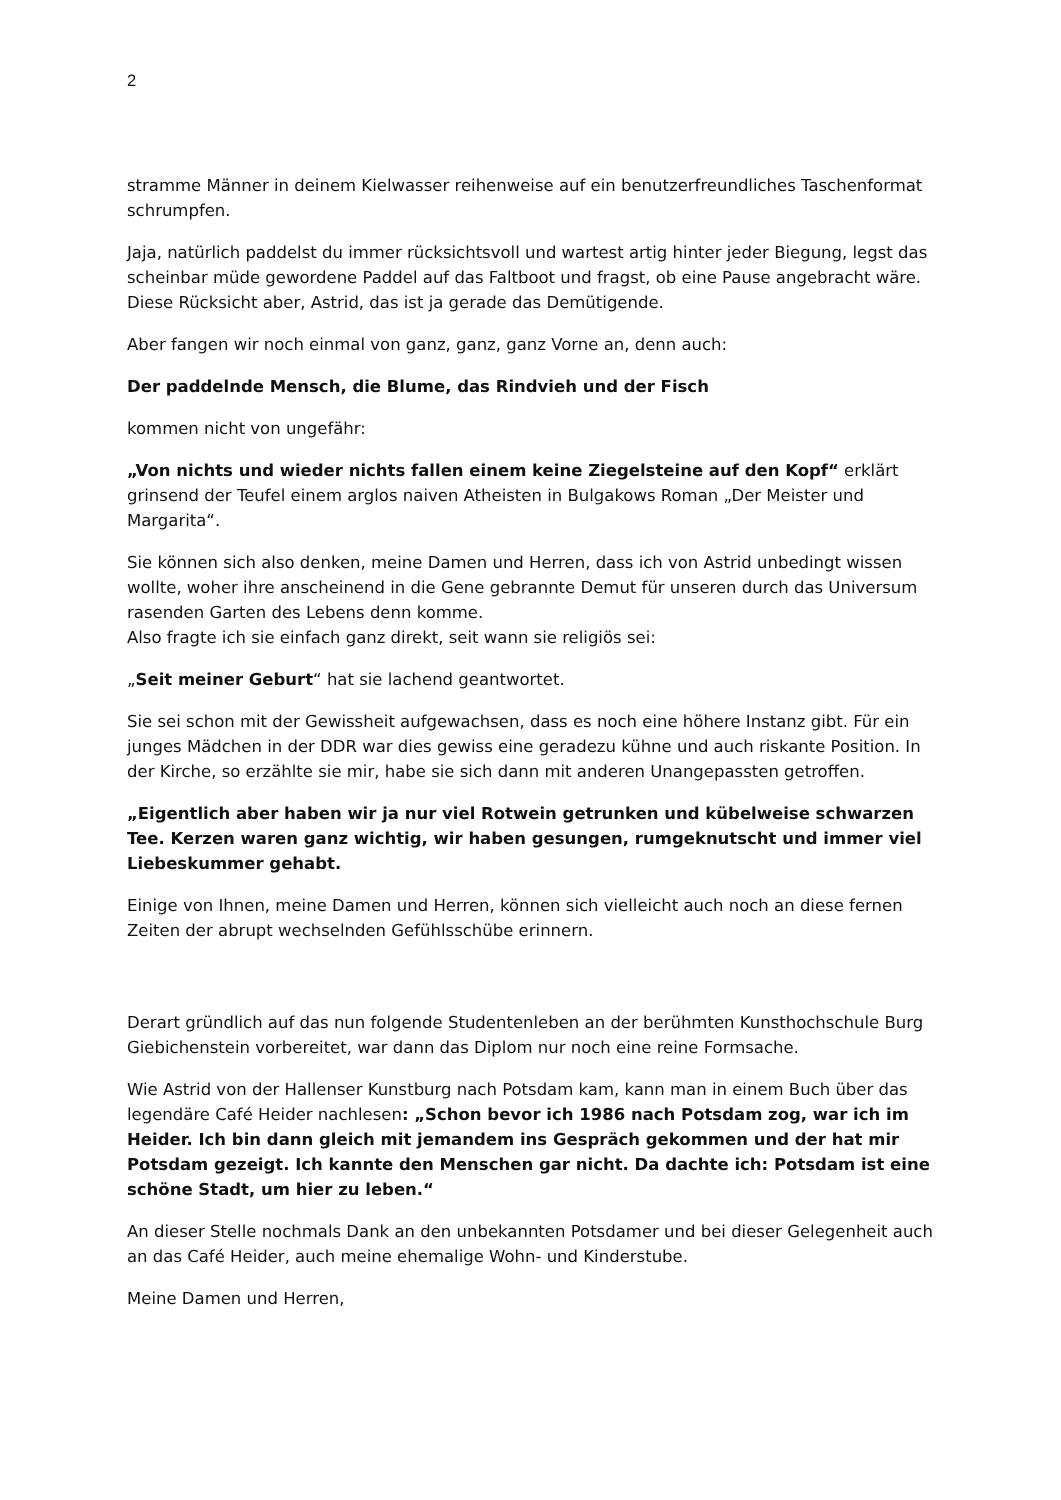2
stramme Männer in deinem Kielwasser reihenweise auf ein benutzerfreundliches Taschenformat schrumpfen.
Jaja, natürlich paddelst du immer rücksichtsvoll und wartest artig hinter jeder Biegung, legst das scheinbar müde gewordene Paddel auf das Faltboot und fragst, ob eine Pause angebracht wäre. Diese Rücksicht aber, Astrid, das ist ja gerade das Demütigende.
Aber fangen wir noch einmal von ganz, ganz, ganz Vorne an, denn auch:
Der paddelnde Mensch, die Blume, das Rindvieh und der Fisch
kommen nicht von ungefähr:
„Von nichts und wieder nichts fallen einem keine Ziegelsteine auf den Kopf“ erklärt grinsend der Teufel einem arglos naiven Atheisten in Bulgakows Roman „Der Meister und Margarita“.
Sie können sich also denken, meine Damen und Herren, dass ich von Astrid unbedingt wissen wollte, woher ihre anscheinend in die Gene gebrannte Demut für unseren durch das Universum rasenden Garten des Lebens denn komme.
Also fragte ich sie einfach ganz direkt, seit wann sie religiös sei:
„Seit meiner Geburt“ hat sie lachend geantwortet.
Sie sei schon mit der Gewissheit aufgewachsen, dass es noch eine höhere Instanz gibt. Für ein junges Mädchen in der DDR war dies gewiss eine geradezu kühne und auch riskante Position. In der Kirche, so erzählte sie mir, habe sie sich dann mit anderen Unangepassten getroffen.
„Eigentlich aber haben wir ja nur viel Rotwein getrunken und kübelweise schwarzen Tee. Kerzen waren ganz wichtig, wir haben gesungen, rumgeknutscht und immer viel Liebeskummer gehabt.
Einige von Ihnen, meine Damen und Herren, können sich vielleicht auch noch an diese fernen Zeiten der abrupt wechselnden Gefühlsschübe erinnern.
Derart gründlich auf das nun folgende Studentenleben an der berühmten Kunsthochschule Burg Giebichenstein vorbereitet, war dann das Diplom nur noch eine reine Formsache.
Wie Astrid von der Hallenser Kunstburg nach Potsdam kam, kann man in einem Buch über das legendäre Café Heider nachlesen: „Schon bevor ich 1986 nach Potsdam zog, war ich im Heider. Ich bin dann gleich mit jemandem ins Gespräch gekommen und der hat mir Potsdam gezeigt. Ich kannte den Menschen gar nicht. Da dachte ich: Potsdam ist eine schöne Stadt, um hier zu leben.“
An dieser Stelle nochmals Dank an den unbekannten Potsdamer und bei dieser Gelegenheit auch an das Café Heider, auch meine ehemalige Wohn- und Kinderstube.
Meine Damen und Herren,